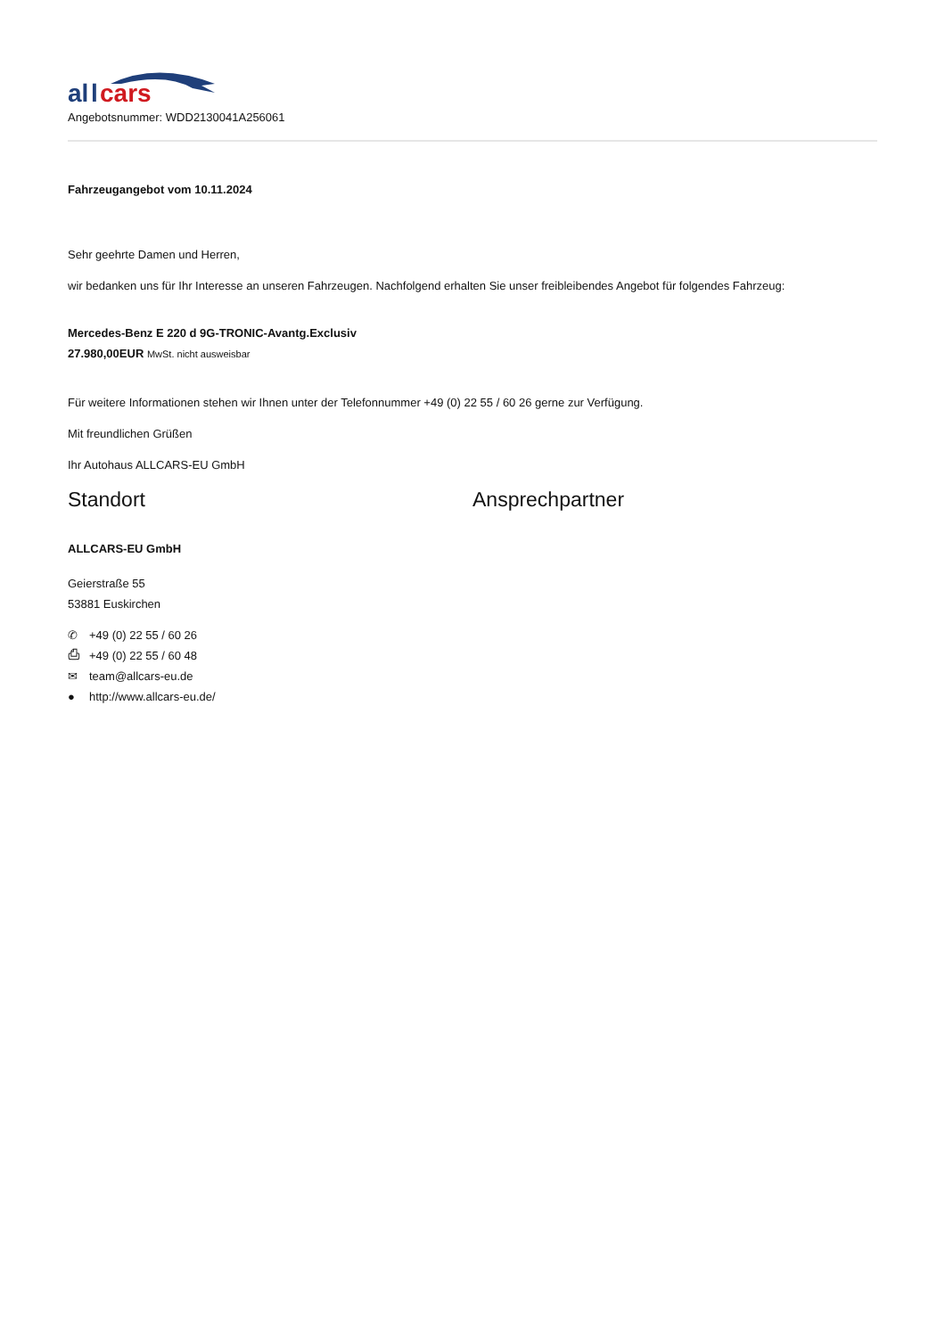al
l
cars
Angebotsnummer: WDD2130041A256061
Fahrzeugangebot vom 10.11.2024
Sehr geehrte Damen und Herren,
wir bedanken uns für Ihr Interesse an unseren Fahrzeugen. Nachfolgend erhalten Sie unser freibleibendes Angebot für folgendes Fahrzeug:
Mercedes-Benz E 220 d 9G-TRONIC-Avantg.Exclusiv
27.980,00EUR MwSt. nicht ausweisbar
Für weitere Informationen stehen wir Ihnen unter der Telefonnummer +49 (0) 22 55 / 60 26 gerne zur Verfügung.
Mit freundlichen Grüßen
Ihr Autohaus ALLCARS-EU GmbH
Standort
ALLCARS-EU GmbH
Geierstraße 55
53881 Euskirchen
✆ +49 (0) 22 55 / 60 26
⎙ +49 (0) 22 55 / 60 48
✉ team@allcars-eu.de
● http://www.allcars-eu.de/
Ansprechpartner